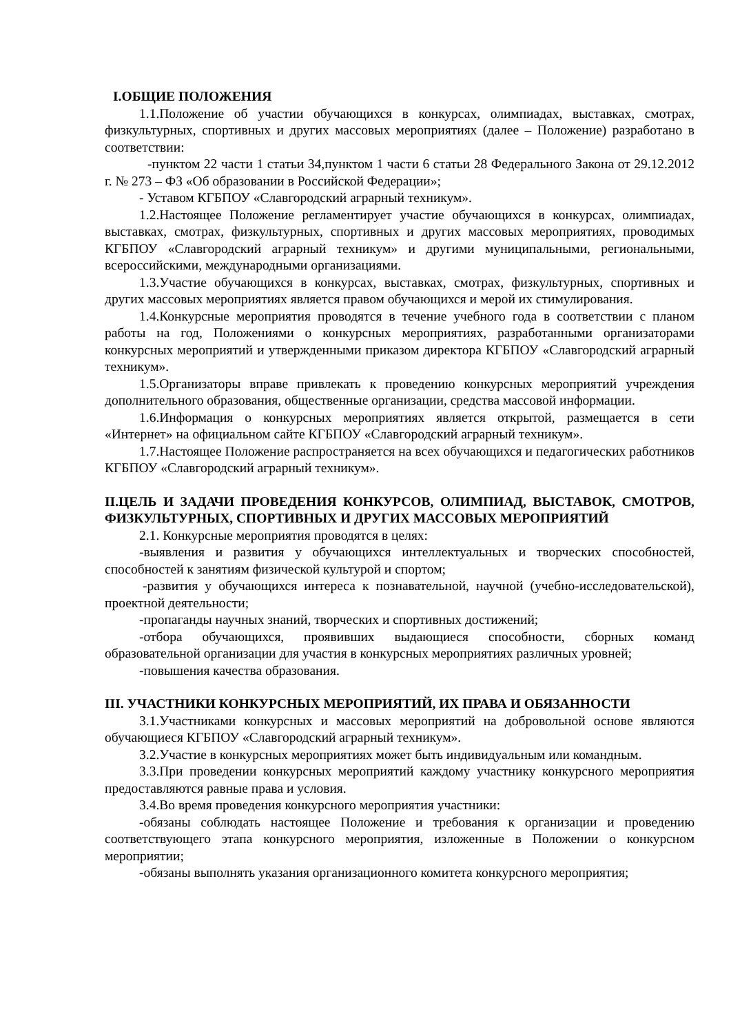I.ОБЩИЕ ПОЛОЖЕНИЯ
1.1.Положение об участии обучающихся в конкурсах, олимпиадах, выставках, смотрах, физкультурных, спортивных и других массовых мероприятиях (далее – Положение) разработано в соответствии:
-пунктом 22 части 1 статьи 34,пунктом 1 части 6 статьи 28 Федерального Закона от 29.12.2012 г. № 273 – ФЗ «Об образовании в Российской Федерации»;
- Уставом КГБПОУ «Славгородский аграрный техникум».
1.2.Настоящее Положение регламентирует участие обучающихся в конкурсах, олимпиадах, выставках, смотрах, физкультурных, спортивных и других массовых мероприятиях, проводимых КГБПОУ «Славгородский аграрный техникум» и другими муниципальными, региональными, всероссийскими, международными организациями.
1.3.Участие обучающихся в конкурсах, выставках, смотрах, физкультурных, спортивных и других массовых мероприятиях является правом обучающихся и мерой их стимулирования.
1.4.Конкурсные мероприятия проводятся в течение учебного года в соответствии с планом работы на год, Положениями о конкурсных мероприятиях, разработанными организаторами конкурсных мероприятий и утвержденными приказом директора КГБПОУ «Славгородский аграрный техникум».
1.5.Организаторы вправе привлекать к проведению конкурсных мероприятий учреждения дополнительного образования, общественные организации, средства массовой информации.
1.6.Информация о конкурсных мероприятиях является открытой, размещается в сети «Интернет» на официальном сайте КГБПОУ «Славгородский аграрный техникум».
1.7.Настоящее Положение распространяется на всех обучающихся и педагогических работников КГБПОУ «Славгородский аграрный техникум».
II.ЦЕЛЬ И ЗАДАЧИ ПРОВЕДЕНИЯ КОНКУРСОВ, ОЛИМПИАД, ВЫСТАВОК, СМОТРОВ, ФИЗКУЛЬТУРНЫХ, СПОРТИВНЫХ И ДРУГИХ МАССОВЫХ МЕРОПРИЯТИЙ
2.1. Конкурсные мероприятия проводятся в целях:
-выявления и развития у обучающихся интеллектуальных и творческих способностей, способностей к занятиям физической культурой и спортом;
-развития у обучающихся интереса к познавательной, научной (учебно-исследовательской), проектной деятельности;
-пропаганды научных знаний, творческих и спортивных достижений;
-отбора обучающихся, проявивших выдающиеся способности, сборных команд образовательной организации для участия в конкурсных мероприятиях различных уровней;
-повышения качества образования.
III. УЧАСТНИКИ КОНКУРСНЫХ МЕРОПРИЯТИЙ, ИХ ПРАВА И ОБЯЗАННОСТИ
3.1.Участниками конкурсных и массовых мероприятий на добровольной основе являются обучающиеся КГБПОУ «Славгородский аграрный техникум».
3.2.Участие в конкурсных мероприятиях может быть индивидуальным или командным.
3.3.При проведении конкурсных мероприятий каждому участнику конкурсного мероприятия предоставляются равные права и условия.
3.4.Во время проведения конкурсного мероприятия участники:
-обязаны соблюдать настоящее Положение и требования к организации и проведению соответствующего этапа конкурсного мероприятия, изложенные в Положении о конкурсном мероприятии;
-обязаны выполнять указания организационного комитета конкурсного мероприятия;